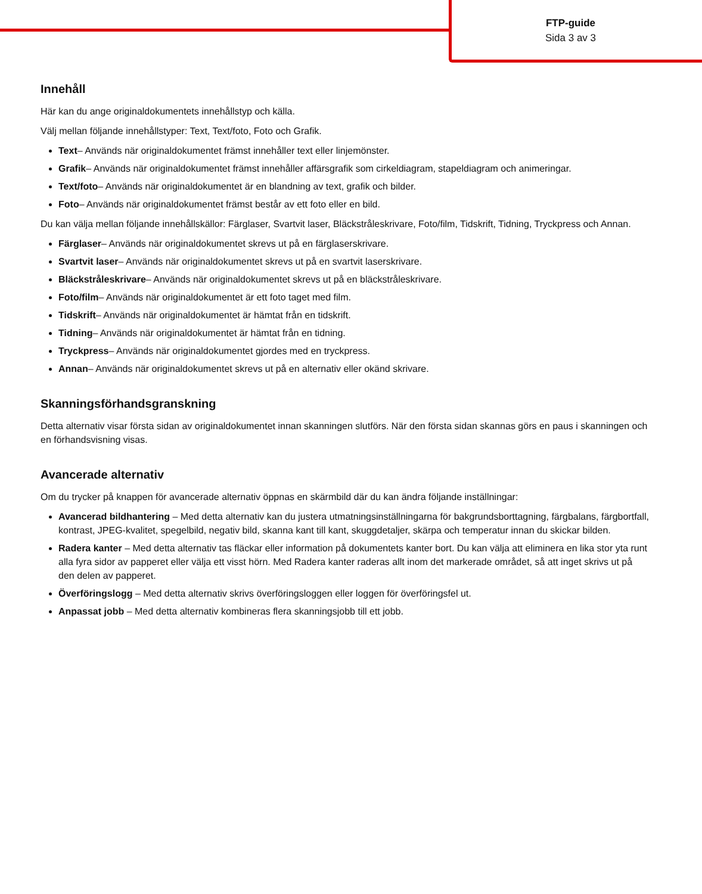FTP-guide
Sida 3 av 3
Innehåll
Här kan du ange originaldokumentets innehållstyp och källa.
Välj mellan följande innehållstyper: Text, Text/foto, Foto och Grafik.
Text– Används när originaldokumentet främst innehåller text eller linjemönster.
Grafik– Används när originaldokumentet främst innehåller affärsgrafik som cirkeldiagram, stapeldiagram och animeringar.
Text/foto– Används när originaldokumentet är en blandning av text, grafik och bilder.
Foto– Används när originaldokumentet främst består av ett foto eller en bild.
Du kan välja mellan följande innehållskällor: Färglaser, Svartvit laser, Bläckstråleskrivare, Foto/film, Tidskrift, Tidning, Tryckpress och Annan.
Färglaser– Används när originaldokumentet skrevs ut på en färglaserskrivare.
Svartvit laser– Används när originaldokumentet skrevs ut på en svartvit laserskrivare.
Bläckstråleskrivare– Används när originaldokumentet skrevs ut på en bläckstråleskrivare.
Foto/film– Används när originaldokumentet är ett foto taget med film.
Tidskrift– Används när originaldokumentet är hämtat från en tidskrift.
Tidning– Används när originaldokumentet är hämtat från en tidning.
Tryckpress– Används när originaldokumentet gjordes med en tryckpress.
Annan– Används när originaldokumentet skrevs ut på en alternativ eller okänd skrivare.
Skanningsförhandsgranskning
Detta alternativ visar första sidan av originaldokumentet innan skanningen slutförs. När den första sidan skannas görs en paus i skanningen och en förhandsvisning visas.
Avancerade alternativ
Om du trycker på knappen för avancerade alternativ öppnas en skärmbild där du kan ändra följande inställningar:
Avancerad bildhantering – Med detta alternativ kan du justera utmatningsinställningarna för bakgrundsborttagning, färgbalans, färgbortfall, kontrast, JPEG-kvalitet, spegelbild, negativ bild, skanna kant till kant, skuggdetaljer, skärpa och temperatur innan du skickar bilden.
Radera kanter – Med detta alternativ tas fläckar eller information på dokumentets kanter bort. Du kan välja att eliminera en lika stor yta runt alla fyra sidor av papperet eller välja ett visst hörn. Med Radera kanter raderas allt inom det markerade området, så att inget skrivs ut på den delen av papperet.
Överföringslogg – Med detta alternativ skrivs överföringsloggen eller loggen för överföringsfel ut.
Anpassat jobb – Med detta alternativ kombineras flera skanningsjobb till ett jobb.